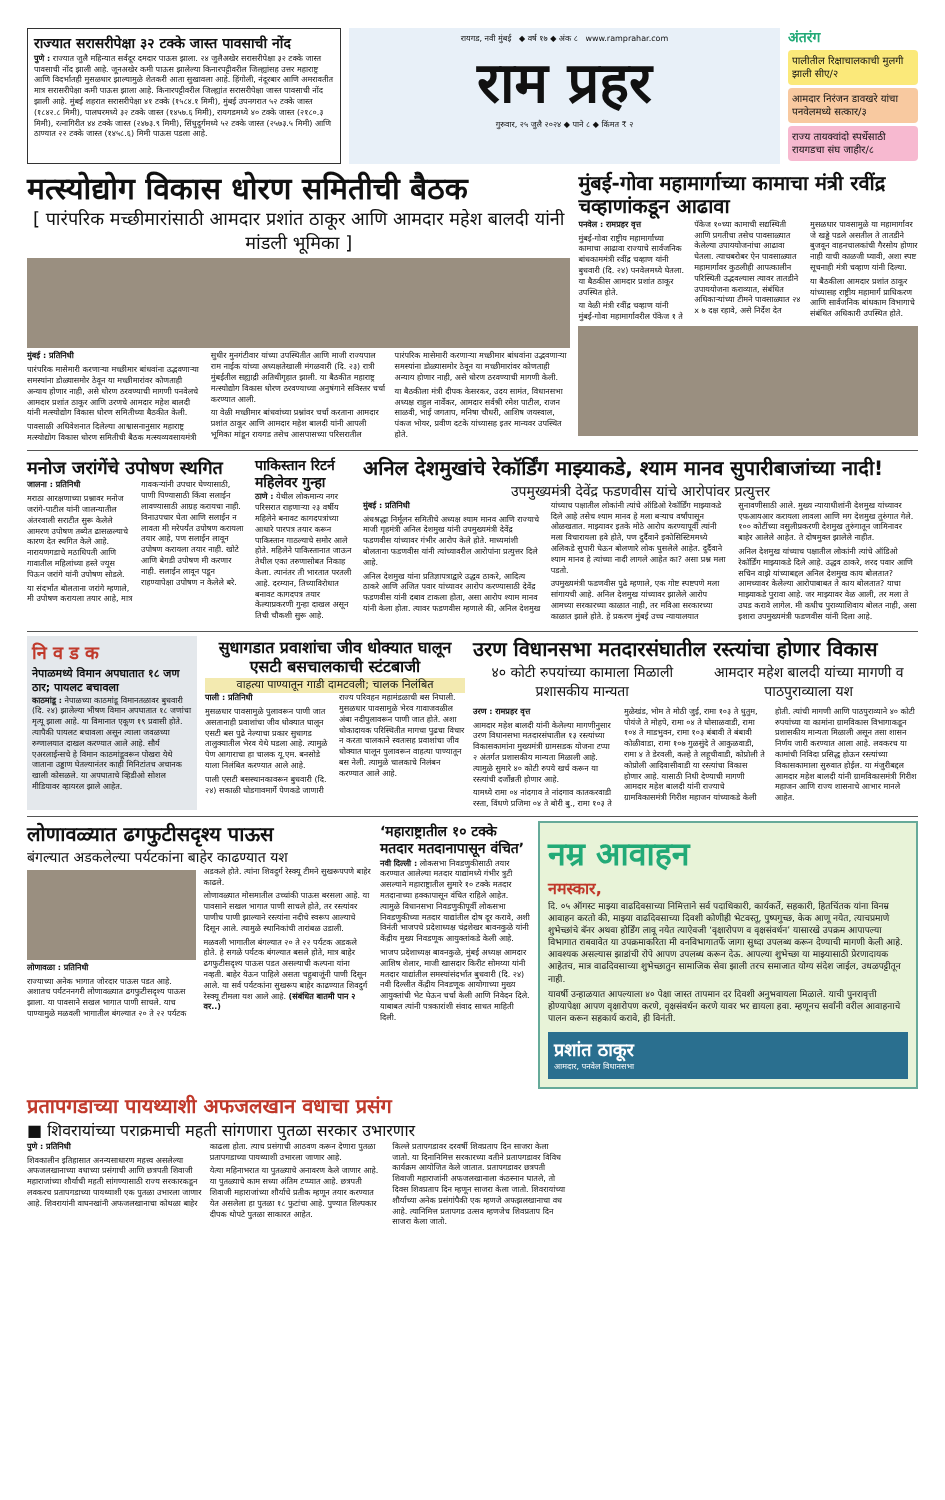राज्यात सरासरीपेक्षा ३२ टक्के जास्त पावसाची नोंद
पुणे : राज्यात जुलै महिन्यात सर्वदूर दमदार पाऊस झाला. २४ जुलैअखेर सरासरीपेक्षा ३२ टक्के जास्त पावसाची नोंद झाली आहे. जूनअखेर कमी पाऊस झालेल्या किनारपट्टीवरील जिल्ह्यांसह उत्तर महाराष्ट्र आणि विदर्भातही मुसळधार झाल्यामुळे शेतकरी आता सुखावला आहे. हिंगोली, नंदूरबार आणि अमरावतीत मात्र सरासरीपेक्षा कमी पाऊस झाला आहे. किनारपट्टीवरील जिल्ह्यांत सरासरीपेक्षा जास्त पावसाची नोंद झाली आहे. मुंबई शहरात सरासरीपेक्षा ४१ टक्के (१५८४.१ मिमी), मुंबई उपनगरात ५२ टक्के जास्त (१८४२.८ मिमी), पालघरमध्ये ३२ टक्के जास्त (१४५७.६ मिमी), रायगडमध्ये ४० टक्के जास्त (२१८०.३ मिमी), रत्नागिरीत ४४ टक्के जास्त (२४७३.९ मिमी), सिंधुदुर्गमध्ये ५२ टक्के जास्त (२५७३.५ मिमी) आणि ठाण्यात २२ टक्के जास्त (१४५८.६) मिमी पाऊस पडला आहे.
रायगड, नवी मुंबई ◆ वर्ष १७ ◆ अंक ८ www.ramprahar.com
राम प्रहर
गुरुवार, २५ जुलै २०२४ ◆ पाने ८ ◆ किंमत ₹ २
अंतरंग
पालीतील रिक्षाचालकाची मुलगी झाली सीए/२
आमदार निरंजन डावखरे यांचा पनवेलमध्ये सत्कार/३
राज्य तायक्वांदो स्पर्धेसाठी रायगडचा संघ जाहीर/८
मत्स्योद्योग विकास धोरण समितीची बैठक
[ पारंपरिक मच्छीमारांसाठी आमदार प्रशांत ठाकूर आणि आमदार महेश बालदी यांनी मांडली भूमिका ]
मुंबई : प्रतिनिधी
पारंपरिक मासेमारी करणाऱ्या मच्छीमार बांधवांना उद्भवणाऱ्या समस्यांना डोळ्यासमोर ठेवून या मच्छीमारांवर कोणताही अन्याय होणार नाही, असे धोरण ठरवण्याची मागणी पनवेलचे आमदार प्रशांत ठाकूर आणि उरणचे आमदार महेश बालदी यांनी मत्स्योद्योग विकास धोरण समितीच्या बैठकीत केली.
पावसाळी अधिवेशनात दिलेल्या आश्वासनानुसार महाराष्ट्र मत्स्योद्योग विकास धोरण समितीची बैठक मत्स्यव्यवसायमंत्री सुधीर मुनगंटीवार यांच्या उपस्थितीत आणि माजी राज्यपाल राम नाईक यांच्या अध्यक्षतेखाली मंगळवारी (दि. २३) रात्री मुंबईतील सह्याद्री अतिथीगृहात झाली. या बैठकीत महाराष्ट्र मत्स्योद्योग विकास धोरण ठरवण्याच्या अनुषंगाने सविस्तर चर्चा करण्यात आली.
या वेळी मच्छीमार बांधवांच्या प्रश्नांवर चर्चा करताना आमदार प्रशांत ठाकूर आणि आमदार महेश बालदी यांनी आपली भूमिका मांडून रायगड तसेच आसपासच्या परिसरातील पारंपरिक मासेमारी करणाऱ्या मच्छीमार बांधवांना उद्भवणाऱ्या समस्यांना डोळ्यासमोर ठेवून या मच्छीमारांवर कोणताही अन्याय होणार नाही, असे धोरण ठरवण्याची मागणी केली.
या बैठकीला मंत्री दीपक केसरकर, उदय सामंत, विधानसभा अध्यक्ष राहुल नार्वेकर, आमदार सर्वश्री रमेश पाटील, राजन साळवी, भाई जगताप, मनिषा चौधरी, आशिष जयस्वाल, पंकज भोयर, प्रवीण दटके यांच्यासह इतर मान्यवर उपस्थित होते.
मुंबई-गोवा महामार्गाच्या कामाचा मंत्री रवींद्र चव्हाणांकडून आढावा
पनवेल : रामप्रहर वृत्त
मुंबई-गोवा राष्ट्रीय महामार्गाच्या कामाचा आढावा राज्याचे सार्वजनिक बांधकाममंत्री रवींद्र चव्हाण यांनी बुधवारी (दि. २४) पनवेलमध्ये घेतला. या बैठकीस आमदार प्रशांत ठाकूर उपस्थित होते.
या वेळी मंत्री रवींद्र चव्हाण यांनी मुंबई-गोवा महामार्गावरील पॅकेज १ ते पॅकेज १०च्या कामाची सद्यस्थिती आणि प्रगतीचा तसेच पावसाळ्यात केलेल्या उपाययोजनांचा आढावा घेतला. त्याचबरोबर ऐन पावसाळ्यात महामार्गावर कुठलीही आपत्कालीन परिस्थिती उद्भवल्यास त्यावर तातडीने उपाययोजना कराव्यात, संबंधित अधिकाऱ्यांच्या टीमने पावसाळ्यात २४ x ७ दक्ष रहावे, असे निर्देश देत मुसळधार पावसामुळे या महामार्गावर जे खड्डे पडले असतील ते तातडीने बुजवून वाहनचालकांची गैरसोय होणार नाही याची काळजी घ्यावी, अशा स्पष्ट सूचनाही मंत्री चव्हाण यांनी दिल्या.
या बैठकीला आमदार प्रशांत ठाकूर यांच्यासह राष्ट्रीय महामार्ग प्राधिकरण आणि सार्वजनिक बांधकाम विभागाचे संबंधित अधिकारी उपस्थित होते.
मनोज जरांगेंचे उपोषण स्थगित
जालना : प्रतिनिधी
मराठा आरक्षणाच्या प्रश्नावर मनोज जरांगे-पाटील यांनी जालन्यातील अंतरवाली सराटीत सुरू केलेले आमरण उपोषण तब्येत ढासळल्याचे कारण देत स्थगित केले आहे. नारायणगडाचे मठाधिपती आणि गावातील महिलांच्या हस्ते ज्यूस पिऊन जरांगे यांनी उपोषण सोडले.
या संदर्भात बोलताना जरांगे म्हणाले, मी उपोषण करायला तयार आहे, मात्र गावकऱ्यांनी उपचार घेण्यासाठी, पाणी पिण्यासाठी किंवा सलाईन लावण्यासाठी आग्रह करायचा नाही. विनाउपचार घेता आणि सलाईन न लावता मी मरेपर्यंत उपोषण करायला तयार आहे, पण सलाईन लावून उपोषण करायला तयार नाही. खोटे आणि बेगडी उपोषण मी करणार नाही. सलाईन लावून पडून राहण्यापेक्षा उपोषण न केलेले बरे.
पाकिस्तान रिटर्न महिलेवर गुन्हा
ठाणे : येथील लोकमान्य नगर परिसरात राहणाऱ्या २३ वर्षीय महिलेने बनावट कागदपत्रांच्या आधारे पारपत्र तयार करून पाकिस्तान गाठल्याचे समोर आले होते. महिलेने पाकिस्तानात जाऊन तेथील एका तरुणासोबत निकाह केला. त्यानंतर ती भारतात परतली आहे. दरम्यान, तिच्याविरोधात बनावट कागदपत्र तयार केल्याप्रकरणी गुन्हा दाखल असून तिची चौकशी सुरू आहे.
अनिल देशमुखांचे रेकॉर्डिंग माझ्याकडे, श्याम मानव सुपारीबाजांच्या नादी!
उपमुख्यमंत्री देवेंद्र फडणवीस यांचे आरोपांवर प्रत्युत्तर
मुंबई : प्रतिनिधी
अंधश्रद्धा निर्मूलन समितीचे अध्यक्ष श्याम मानव आणि राज्याचे माजी गृहमंत्री अनिल देशमुख यांनी उपमुख्यमंत्री देवेंद्र फडणवीस यांच्यावर गंभीर आरोप केले होते. माध्यमांशी बोलताना फडणवीस यांनी त्यांच्यावरील आरोपांना प्रत्युत्तर दिले आहे.
अनिल देशमुख यांना प्रतिज्ञापत्राद्वारे उद्धव ठाकरे, आदित्य ठाकरे आणि अजित पवार यांच्यावर आरोप करण्यासाठी देवेंद्र फडणवीस यांनी दबाव टाकला होता, असा आरोप श्याम मानव यांनी केला होता. त्यावर फडणवीस म्हणाले की, अनिल देशमुख यांच्याच पक्षातील लोकांनी त्यांचे ऑडिओ रेकॉर्डिंग माझ्याकडे दिले आहे तसेच श्याम मानव हे मला बऱ्याच वर्षांपासून ओळखतात. माझ्यावर इतके मोठे आरोप करण्यापूर्वी त्यांनी मला विचारायला हवे होते, पण दुर्दैवाने इकोसिस्टिममध्ये अलिकडे सुपारी घेऊन बोलणारे लोक घुसलेले आहेत. दुर्दैवाने श्याम मानव हे त्यांच्या नादी लागले आहेत का? असा प्रश्न मला पडतो.
उपमुख्यमंत्री फडणवीस पुढे म्हणाले, एक गोष्ट स्पष्टपणे मला सांगायची आहे. अनिल देशमुख यांच्यावर झालेले आरोप आमच्या सरकारच्या काळात नाही, तर मविआ सरकारच्या काळात झाले होते. हे प्रकरण मुंबई उच्च न्यायालयात सुनावणीसाठी आले. मुख्य न्यायाधीशांनी देशमुख यांच्यावर एफआयआर करायला लावला आणि मग देशमुख तुरुंगात गेले. १०० कोटींच्या वसुलीप्रकरणी देशमुख तुरुंगातून जामिनावर बाहेर आलेले आहेत. ते दोषमुक्त झालेले नाहीत.
अनिल देशमुख यांच्याच पक्षातील लोकांनी त्यांचे ऑडिओ रेकॉर्डिंग माझ्याकडे दिले आहे. उद्धव ठाकरे, शरद पवार आणि सचिन वाझे यांच्याबद्दल अनिल देशमुख काय बोलतात? आमच्यावर केलेल्या आरोपाबाबत ते काय बोलतात? याचा माझ्याकडे पुरावा आहे. जर माझ्यावर वेळ आली, तर मला ते उघड करावे लागेल. मी कधीच पुराव्याशिवाय बोलत नाही, असा इशारा उपमुख्यमंत्री फडणवीस यांनी दिला आहे.
नि व ड क
नेपाळमध्ये विमान अपघातात १८ जण ठार; पायलट बचावला
काठमांडू : नेपाळच्या काठमांडू विमानतळावर बुधवारी (दि. २४) झालेल्या भीषण विमान अपघातात १८ जणांचा मृत्यू झाला आहे. या विमानात एकूण १९ प्रवासी होते. त्यापैकी पायलट बचावला असून त्याला जवळच्या रुग्णालयात दाखल करण्यात आले आहे. सौर्य एअरलाईन्सचे हे विमान काठमांडूवरून पोखरा येथे जाताना उड्डाण घेतल्यानंतर काही मिनिटांतच अचानक खाली कोसळले. या अपघाताचे व्हिडीओ सोशल मीडियावर व्हायरल झाले आहेत.
सुधागडात प्रवाशांचा जीव धोक्यात घालून एसटी बसचालकाची स्टंटबाजी
वाहत्या पाण्यातून गाडी दामटवली; चालक निलंबित
पाली : प्रतिनिधी
मुसळधार पावसामुळे पुलावरून पाणी जात असतानाही प्रवाशांचा जीव धोक्यात घालून एसटी बस पुढे नेल्याचा प्रकार सुधागड तालुक्यातील भेरव येथे घडला आहे. त्यामुळे पेण आगाराचा हा चालक यू.एम. बनसोडे याला निलंबित करण्यात आले आहे.
पाली एसटी बसस्थानकावरून बुधवारी (दि. २४) सकाळी घोडगावमार्गे पेणकडे जाणारी राज्य परिवहन महामंडळाची बस निघाली. मुसळधार पावसामुळे भेरव गावाजवळील अंबा नदीपुलावरून पाणी जात होते. अशा धोकादायक परिस्थितीत मागचा पुढचा विचार न करता चालकाने स्वतःसह प्रवाशांचा जीव धोक्यात घालून पुलावरून वाहत्या पाण्यातून बस नेली. त्यामुळे चालकाचे निलंबन करण्यात आले आहे.
उरण विधानसभा मतदारसंघातील रस्त्यांचा होणार विकास
४० कोटी रुपयांच्या कामाला मिळाली प्रशासकीय मान्यता
आमदार महेश बालदी यांच्या मागणी व पाठपुराव्याला यश
उरण : रामप्रहर वृत्त
आमदार महेश बालदी यांनी केलेल्या मागणीनुसार उरण विधानसभा मतदारसंघातील १३ रस्त्यांच्या विकासकामांना मुख्यमंत्री ग्रामसडक योजना टप्पा २ अंतर्गत प्रशासकीय मान्यता मिळाली आहे. त्यामुळे सुमारे ४० कोटी रुपये खर्च करून या रस्त्यांची दर्जोन्नती होणार आहे.
यामध्ये रामा ०४ नांदगाव ते नांदगाव कातकरवाडी रस्ता, विंधणे प्रजिमा ०४ ते बोरी बु., रामा १०३ ते मुळेखंड, भोम ते मोठी जुई, रामा १०३ ते धुतुम, पोयंजे ते मोहपे, रामा ०४ ते घोसाळवाडी, रामा १०४ ते माडभुवन, रामा १०३ बंबावी ते बंबावी कोळीवाडा, रामा १०७ गुळसुंदे ते आकुळवाडी, रामा ४ ते डेरवली, कल्हे ते लहूचीवाडी, कोप्रोली ते कोप्रोली आदिवासीवाडी या रस्त्यांचा विकास होणार आहे. यासाठी निधी देण्याची मागणी आमदार महेश बालदी यांनी राज्याचे ग्रामविकासमंत्री गिरीश महाजन यांच्याकडे केली होती. त्यांची मागणी आणि पाठपुराव्याने ४० कोटी रुपयांच्या या कामांना ग्रामविकास विभागाकडून प्रशासकीय मान्यता मिळाली असून तसा शासन निर्णय जारी करण्यात आला आहे. लवकरच या कामांची निविदा प्रसिद्ध होऊन रस्त्यांच्या विकासकामाला सुरुवात होईल. या मंजुरीबद्दल आमदार महेश बालदी यांनी ग्रामविकासमंत्री गिरीश महाजन आणि राज्य शासनाचे आभार मानले आहेत.
लोणावळ्यात ढगफुटीसदृश्य पाऊस
बंगल्यात अडकलेल्या पर्यटकांना बाहेर काढण्यात यश
लोणावळा : प्रतिनिधी
राज्याच्या अनेक भागात जोरदार पाऊस पडत आहे. अशातच पर्यटननगरी लोणावळ्यात ढगफुटीसदृश्य पाऊस झाला. या पावसाने सखल भागात पाणी साचले. याच पाण्यामुळे मळवली भागातील बंगल्यात २० ते २२ पर्यटक अडकले होते. त्यांना शिवदुर्ग रेस्क्यू टीमने सुखरूपपणे बाहेर काढले.
लोणावळ्यात मोसमातील उच्चांकी पाऊस बरसला आहे. या पावसाने सखल भागात पाणी साचले होते, तर रस्त्यांवर पाणीच पाणी झाल्याने रस्त्यांना नदीचे स्वरूप आल्याचे दिसून आले. त्यामुळे स्थानिकांची तारांबळ उडाली.
मळवली भागातील बंगल्यात २० ते २२ पर्यटक अडकले होते. हे सगळे पर्यटक बंगल्यात बसले होते, मात्र बाहेर ढगफुटीसदृश्य पाऊस पडत असल्याची कल्पना यांना नव्हती. बाहेर येऊन पाहिले असता चहुबाजूंनी पाणी दिसून आले. या सर्व पर्यटकांना सुखरूप बाहेर काढण्यात शिवदुर्ग रेस्क्यू टीमला यश आले आहे. (संबंधित बातमी पान २ वर..)
‘महाराष्ट्रातील १० टक्के मतदार मतदानापासून वंचित’
नवी दिल्ली : लोकसभा निवडणुकीसाठी तयार करण्यात आलेल्या मतदार याद्यांमध्ये गंभीर त्रुटी असल्याने महाराष्ट्रातील सुमारे १० टक्के मतदार मतदानाच्या हक्कापासून वंचित राहिले आहेत. त्यामुळे विधानसभा निवडणुकीपूर्वी लोकसभा निवडणुकीच्या मतदार याद्यांतील दोष दूर करावे, अशी विनंती भाजपचे प्रदेशाध्यक्ष चंद्रशेखर बावनकुळे यांनी केंद्रीय मुख्य निवडणूक आयुक्तांकडे केली आहे.
भाजप प्रदेशाध्यक्ष बावनकुळे, मुंबई अध्यक्ष आमदार आशिष शेलार, माजी खासदार किरीट सोमय्या यांनी मतदार याद्यांतील समस्यांसंदर्भात बुधवारी (दि. २४) नवी दिल्लीत केंद्रीय निवडणूक आयोगाच्या मुख्य आयुक्तांची भेट घेऊन चर्चा केली आणि निवेदन दिले. याबाबत त्यांनी पत्रकारांशी संवाद साधत माहिती दिली.
नम्र आवाहन
नमस्कार,
दि. ०५ ऑगस्ट माझ्या वाढदिवसाच्या निमित्ताने सर्व पदाधिकारी, कार्यकर्ते, सहकारी, हितचिंतक यांना विनम्र आवाहन करतो की, माझ्या वाढदिवसाच्या दिवशी कोणीही भेटवस्तू, पुष्पगुच्छ, केक आणू नयेत, त्याचप्रमाणे शुभेच्छांचे बॅनर अथवा होर्डिंग लावू नयेत त्याऐवजी ‘वृक्षारोपण व वृक्षसंवर्धन’ यासारखे उपक्रम आपापल्या विभागात राबवावेत या उपक्रमाकरिता मी वनविभागातर्फे जागा सुध्दा उपलब्ध करून देण्याची मागणी केली आहे. आवश्यक असल्यास झाडांची रोपे आपण उपलब्ध करून देऊ. आपल्या शुभेच्छा या माझ्यासाठी प्रेरणादायक आहेतच, मात्र वाढदिवसाच्या शुभेच्छातुन सामाजिक सेवा झाली तरच समाजात योग्य संदेश जाईल, उधळपट्टीतून नाही.
यावर्षी उन्हाळयात आपल्याला ४० पेक्षा जास्त तापमान दर दिवशी अनुभवायला मिळाले. याची पुनरावृत्ती होण्यापेक्षा आपण वृक्षारोपण करणे, वृक्षसंवर्धन करणे यावर भर द्यायला हवा. म्हणूनच सर्वांनी वरील आवाहनाचे पालन करून सहकार्य करावे, ही विनंती.
प्रशांत ठाकूर
आमदार, पनवेल विधानसभा
प्रतापगडाच्या पायथ्याशी अफजलखान वधाचा प्रसंग
■ शिवरायांच्या पराक्रमाची महती सांगणारा पुतळा सरकार उभारणार
पुणे : प्रतिनिधी
शिवकालीन इतिहासात अनन्यसाधारण महत्त्व असलेल्या अफजलखानाच्या वधाच्या प्रसंगाची आणि छत्रपती शिवाजी महाराजांच्या शौर्याची महती सांगण्यासाठी राज्य सरकारकडून लवकरच प्रतापगडाच्या पायथ्याशी एक पुतळा उभारला जाणार आहे. शिवरायांनी वाघनखांनी अफजलखानाचा कोथळा बाहेर काढला होता. त्याच प्रसंगाची आठवण करून देणारा पुतळा प्रतापगडाच्या पायथ्याशी उभारला जाणार आहे.
येत्या महिनाभरात या पुतळ्याचे अनावरण केले जाणार आहे. या पुतळ्याचे काम सध्या अंतिम टप्प्यात आहे. छत्रपती शिवाजी महाराजांच्या शौर्याचे प्रतीक म्हणून तयार करण्यात येत असलेला हा पुतळा १८ फुटांचा आहे. पुण्यात शिल्पकार दीपक थोपटे पुतळा साकारत आहेत.
किल्ले प्रतापगडावर दरवर्षी शिवप्रताप दिन साजरा केला जातो. या दिनानिमित्त सरकारच्या वतीने प्रतापगडावर विविध कार्यक्रम आयोजित केले जातात. प्रतापगडावर छत्रपती शिवाजी महाराजांनी अफजलखानाला कंठस्नान घातले, तो दिवस शिवप्रताप दिन म्हणून साजरा केला जातो. शिवरायांच्या शौर्याच्या अनेक प्रसंगांपैकी एक म्हणजे अफझलखानाचा वध आहे. त्यानिमित्त प्रतापगड उत्सव म्हणजेच शिवप्रताप दिन साजरा केला जातो.